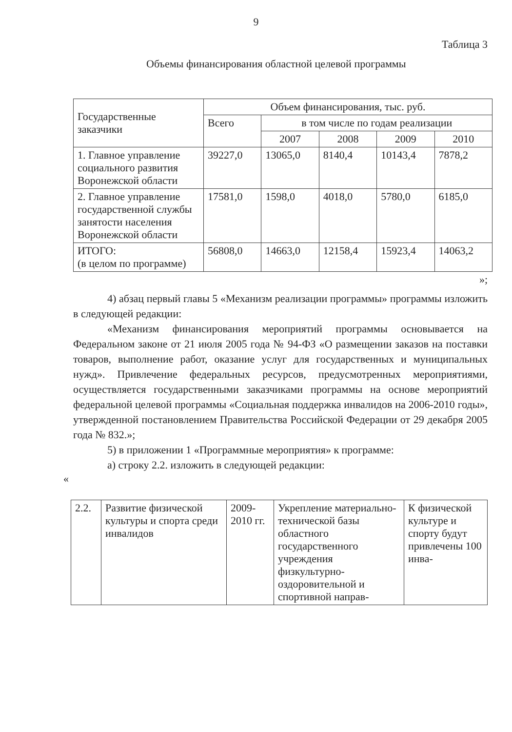9
Таблица 3
Объемы финансирования областной целевой программы
| Государственные заказчики | Объем финансирования, тыс. руб. | | | | |
| --- | --- | --- | --- | --- | --- |
| | Всего | в том числе по годам реализации | | | |
| | | 2007 | 2008 | 2009 | 2010 |
| 1. Главное управление социального развития Воронежской области | 39227,0 | 13065,0 | 8140,4 | 10143,4 | 7878,2 |
| 2. Главное управление государственной службы занятости населения Воронежской области | 17581,0 | 1598,0 | 4018,0 | 5780,0 | 6185,0 |
| ИТОГО: (в целом по программе) | 56808,0 | 14663,0 | 12158,4 | 15923,4 | 14063,2 |
»;
4) абзац первый главы 5 «Механизм реализации программы» программы изложить в следующей редакции:
«Механизм финансирования мероприятий программы основывается на Федеральном законе от 21 июля 2005 года № 94-ФЗ «О размещении заказов на поставки товаров, выполнение работ, оказание услуг для государственных и муниципальных нужд». Привлечение федеральных ресурсов, предусмотренных мероприятиями, осуществляется государственными заказчиками программы на основе мероприятий федеральной целевой программы «Социальная поддержка инвалидов на 2006-2010 годы», утвержденной постановлением Правительства Российской Федерации от 29 декабря 2005 года № 832.»;
5) в приложении 1 «Программные мероприятия» к программе:
а) строку 2.2. изложить в следующей редакции:
«
| 2.2. | Развитие физической культуры и спорта среди инвалидов | 2009-2010 гг. | Укрепление материально-технической базы областного государственного учреждения физкультурно-оздоровительной и спортивной направ- | К физической культуре и спорту будут привлечены 100 инва- |